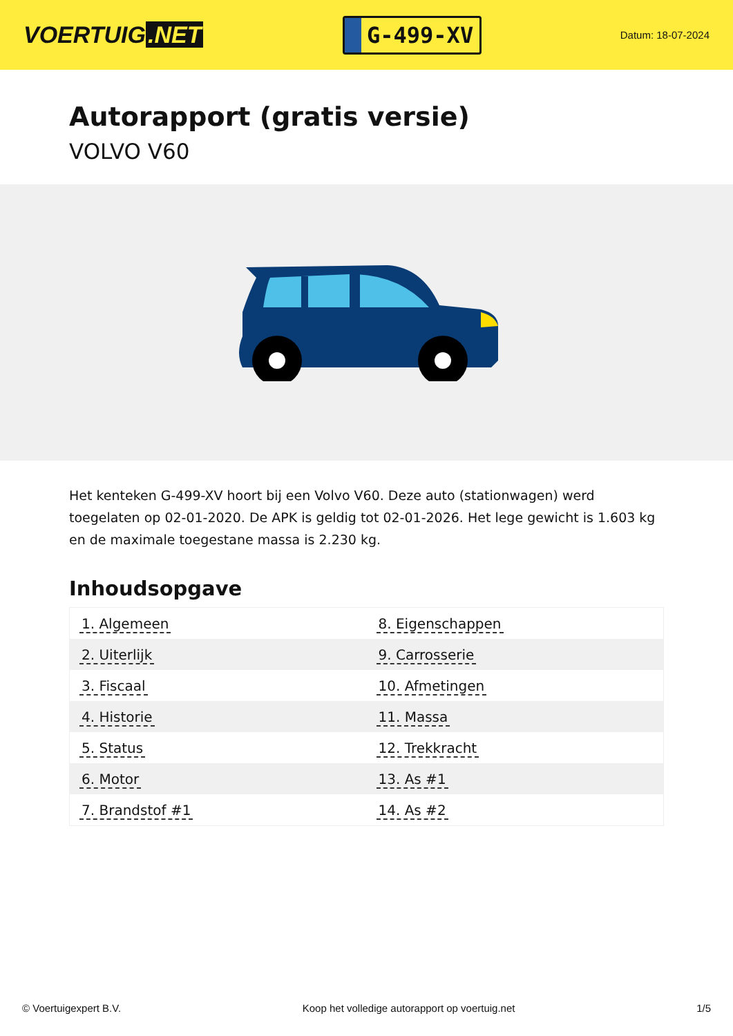VOERTUIG.NET
G-499-XV
Datum: 18-07-2024
Autorapport (gratis versie)
VOLVO V60
Het kenteken G-499-XV hoort bij een Volvo V60. Deze auto (stationwagen) werd toegelaten op 02-01-2020. De APK is geldig tot 02-01-2026. Het lege gewicht is 1.603 kg en de maximale toegestane massa is 2.230 kg.
Inhoudsopgave
| 1. Algemeen | 8. Eigenschappen |
| 2. Uiterlijk | 9. Carrosserie |
| 3. Fiscaal | 10. Afmetingen |
| 4. Historie | 11. Massa |
| 5. Status | 12. Trekkracht |
| 6. Motor | 13. As #1 |
| 7. Brandstof #1 | 14. As #2 |
© Voertuigexpert B.V. Koop het volledige autorapport op voertuig.net
1/5